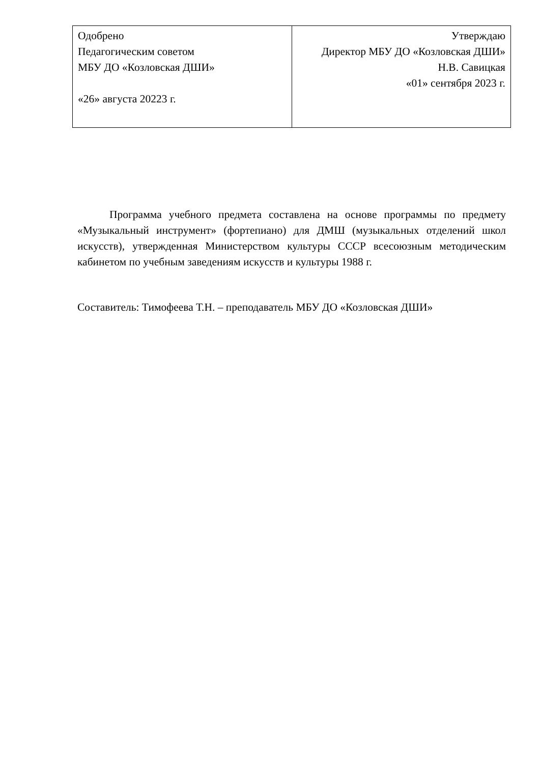| Одобрено Педагогическим советом МБУ ДО «Козловская ДШИ» «26» августа 20223 г. | Утверждаю Директор МБУ ДО «Козловская ДШИ» Н.В. Савицкая «01» сентября 2023 г. |
Программа учебного предмета составлена на основе программы по предмету «Музыкальный инструмент» (фортепиано) для ДМШ (музыкальных отделений школ искусств), утвержденная Министерством культуры СССР всесоюзным методическим кабинетом по учебным заведениям искусств и культуры 1988 г.
Составитель: Тимофеева Т.Н. – преподаватель МБУ ДО «Козловская ДШИ»